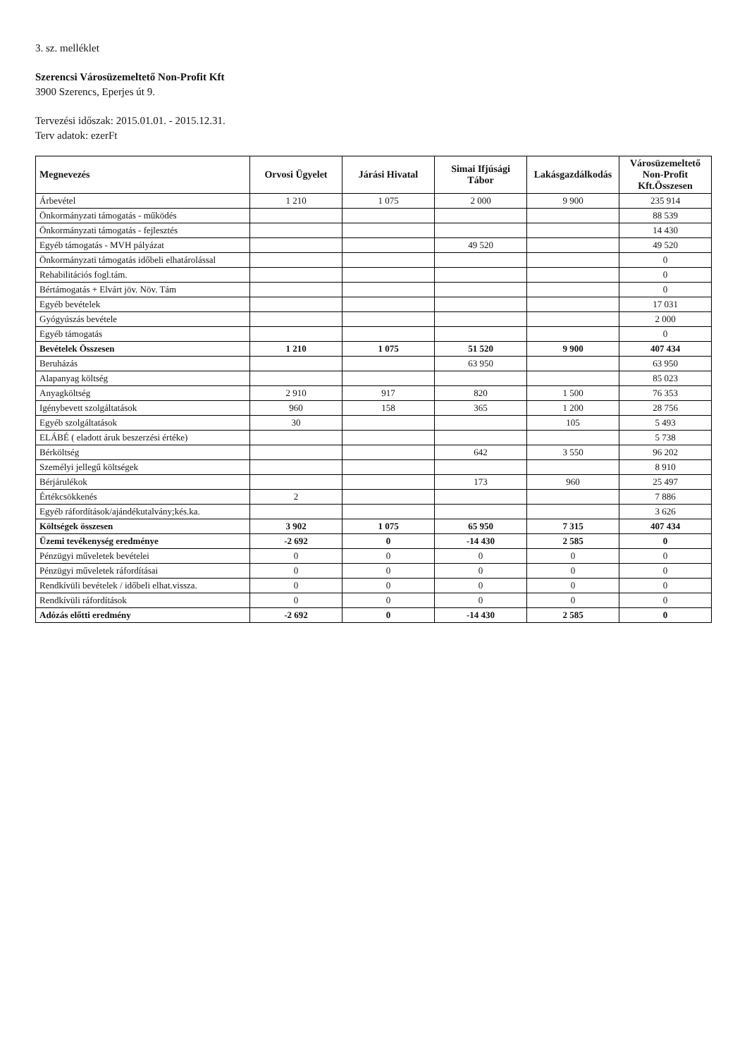3. sz. melléklet
Szerencsi Városüzemeltető Non-Profit Kft
3900 Szerencs, Eperjes út 9.
Tervezési időszak: 2015.01.01. - 2015.12.31.
Terv adatok: ezerFt
| Megnevezés | Orvosi Ügyelet | Járási Hivatal | Simai Ifjúsági Tábor | Lakásgazdálkodás | Városüzemeltető Non-Profit Kft.Összesen |
| --- | --- | --- | --- | --- | --- |
| Árbevétel | 1 210 | 1 075 | 2 000 | 9 900 | 235 914 |
| Önkormányzati támogatás - működés | | | | | 88 539 |
| Önkormányzati támogatás - fejlesztés | | | | | 14 430 |
| Egyéb támogatás - MVH pályázat | | | 49 520 | | 49 520 |
| Önkormányzati támogatás időbeli elhatárolással | | | | | 0 |
| Rehabilitációs fogl.tám. | | | | | 0 |
| Bértámogatás + Elvárt jöv. Növ. Tám | | | | | 0 |
| Egyéb bevételek | | | | | 17 031 |
| Gyógyúszás bevétele | | | | | 2 000 |
| Egyéb támogatás | | | | | 0 |
| Bevételek Összesen | 1 210 | 1 075 | 51 520 | 9 900 | 407 434 |
| Beruházás | | | 63 950 | | 63 950 |
| Alapanyag költség | | | | | 85 023 |
| Anyagköltség | 2 910 | 917 | 820 | 1 500 | 76 353 |
| Igénybevett szolgáltatások | 960 | 158 | 365 | 1 200 | 28 756 |
| Egyéb szolgáltatások | 30 | | | 105 | 5 493 |
| ELÁBÉ ( eladott áruk beszerzési értéke) | | | | | 5 738 |
| Bérköltség | | | 642 | 3 550 | 96 202 |
| Személyi jellegű költségek | | | | | 8 910 |
| Bérjárulékok | | | 173 | 960 | 25 497 |
| Értékcsökkenés | 2 | | | | 7 886 |
| Egyéb ráfordítások/ajándékutalvány;kés.ka. | | | | | 3 626 |
| Költségek összesen | 3 902 | 1 075 | 65 950 | 7 315 | 407 434 |
| Üzemi tevékenység eredménye | -2 692 | 0 | -14 430 | 2 585 | 0 |
| Pénzügyi műveletek bevételei | 0 | 0 | 0 | 0 | 0 |
| Pénzügyi műveletek ráfordításai | 0 | 0 | 0 | 0 | 0 |
| Rendkívüli bevételek / időbeli elhat.vissza. | 0 | 0 | 0 | 0 | 0 |
| Rendkívüli ráfordítások | 0 | 0 | 0 | 0 | 0 |
| Adózás előtti eredmény | -2 692 | 0 | -14 430 | 2 585 | 0 |